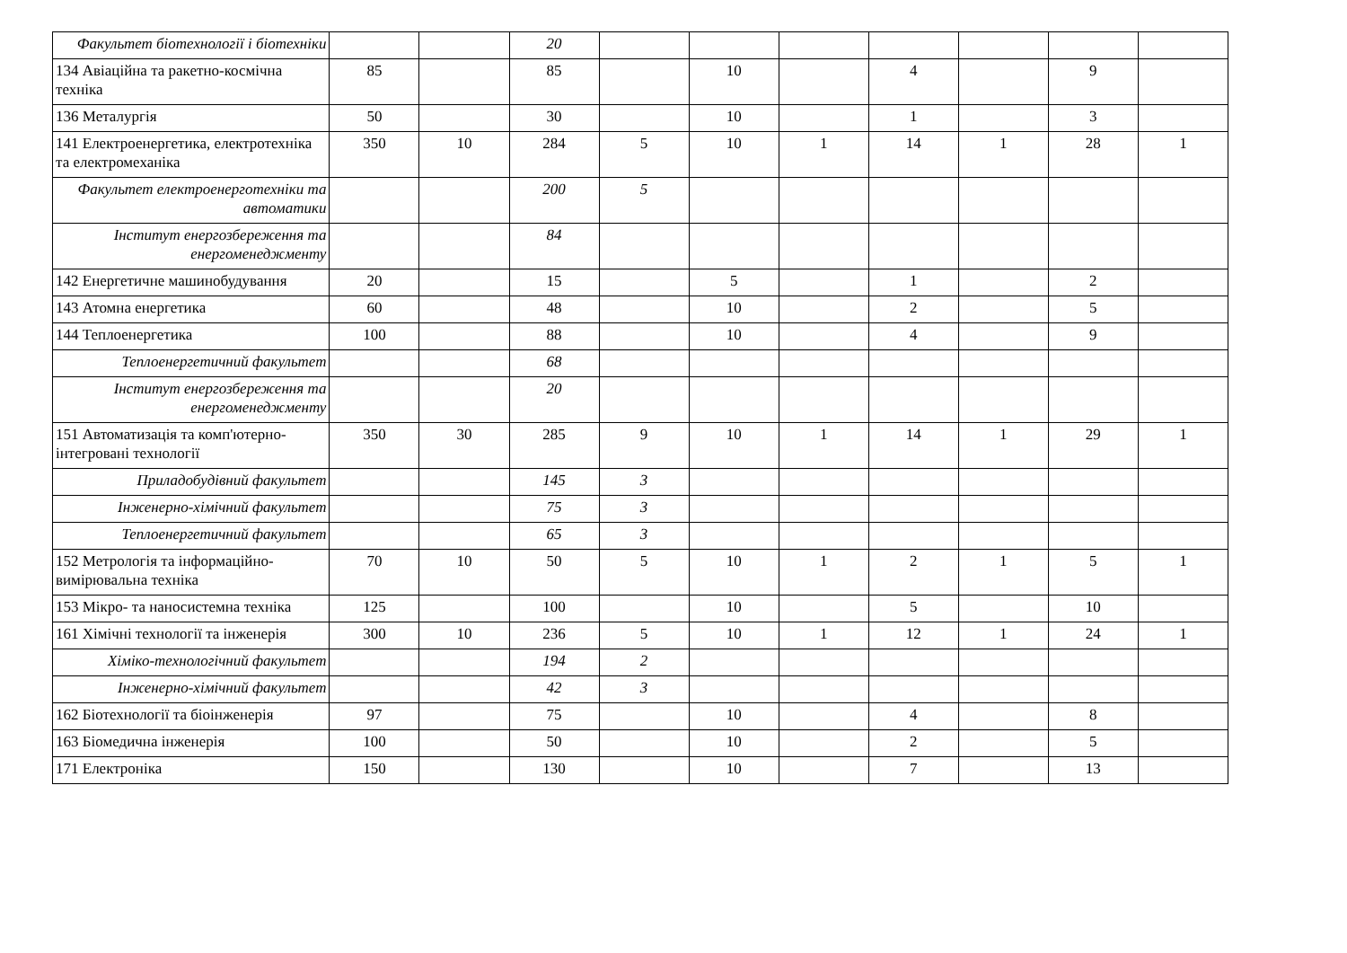| Факультет біотехнології і біотехніки | | | 20 | | | | | | | |
| 134 Авіаційна та ракетно-космічна техніка | 85 | | 85 | | 10 | | 4 | | 9 | |
| 136 Металургія | 50 | | 30 | | 10 | | 1 | | 3 | |
| 141 Електроенергетика, електротехніка та електромеханіка | 350 | 10 | 284 | 5 | 10 | 1 | 14 | 1 | 28 | 1 |
| Факультет електроенерготехніки та автоматики | | | 200 | 5 | | | | | | |
| Інститут енергозбереження та енергоменеджменту | | | 84 | | | | | | | |
| 142 Енергетичне машинобудування | 20 | | 15 | | 5 | | 1 | | 2 | |
| 143 Атомна енергетика | 60 | | 48 | | 10 | | 2 | | 5 | |
| 144 Теплоенергетика | 100 | | 88 | | 10 | | 4 | | 9 | |
| Теплоенергетичний факультет | | | 68 | | | | | | | |
| Інститут енергозбереження та енергоменеджменту | | | 20 | | | | | | | |
| 151 Автоматизація та комп'ютерно-інтегровані технології | 350 | 30 | 285 | 9 | 10 | 1 | 14 | 1 | 29 | 1 |
| Приладобудівний факультет | | | 145 | 3 | | | | | | |
| Інженерно-хімічний факультет | | | 75 | 3 | | | | | | |
| Теплоенергетичний факультет | | | 65 | 3 | | | | | | |
| 152 Метрологія та інформаційно-вимірювальна техніка | 70 | 10 | 50 | 5 | 10 | 1 | 2 | 1 | 5 | 1 |
| 153 Мікро- та наносистемна техніка | 125 | | 100 | | 10 | | 5 | | 10 | |
| 161 Хімічні технології та інженерія | 300 | 10 | 236 | 5 | 10 | 1 | 12 | 1 | 24 | 1 |
| Хіміко-технологічний факультет | | | 194 | 2 | | | | | | |
| Інженерно-хімічний факультет | | | 42 | 3 | | | | | | |
| 162 Біотехнології та біоінженерія | 97 | | 75 | | 10 | | 4 | | 8 | |
| 163 Біомедична інженерія | 100 | | 50 | | 10 | | 2 | | 5 | |
| 171 Електроніка | 150 | | 130 | | 10 | | 7 | | 13 | |